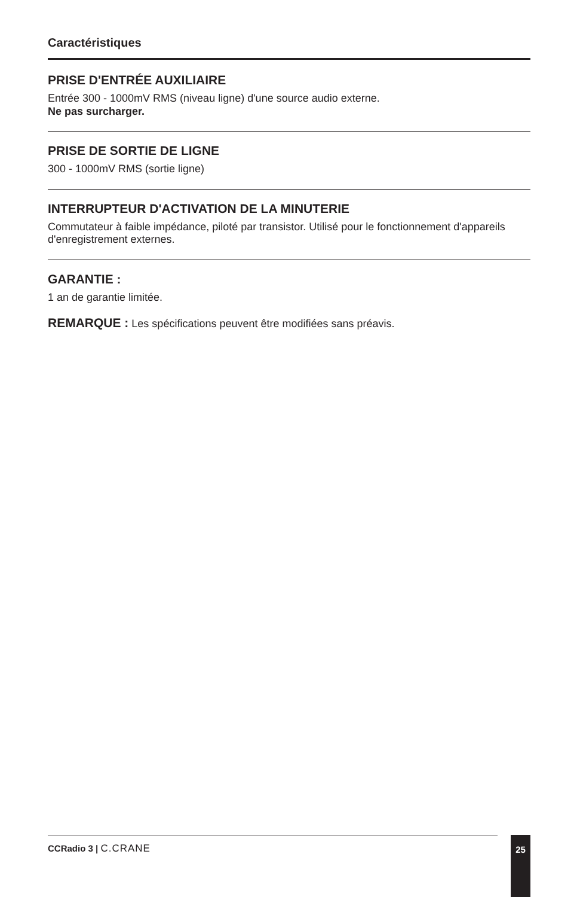Caractéristiques
PRISE D'ENTRÉE AUXILIAIRE
Entrée 300 - 1000mV RMS (niveau ligne) d'une source audio externe.
Ne pas surcharger.
PRISE DE SORTIE DE LIGNE
300 - 1000mV RMS (sortie ligne)
INTERRUPTEUR D'ACTIVATION DE LA MINUTERIE
Commutateur à faible impédance, piloté par transistor. Utilisé pour le fonctionnement d'appareils d'enregistrement externes.
GARANTIE :
1 an de garantie limitée.
REMARQUE : Les spécifications peuvent être modifiées sans préavis.
CCRadio 3 | C.CRANE 25